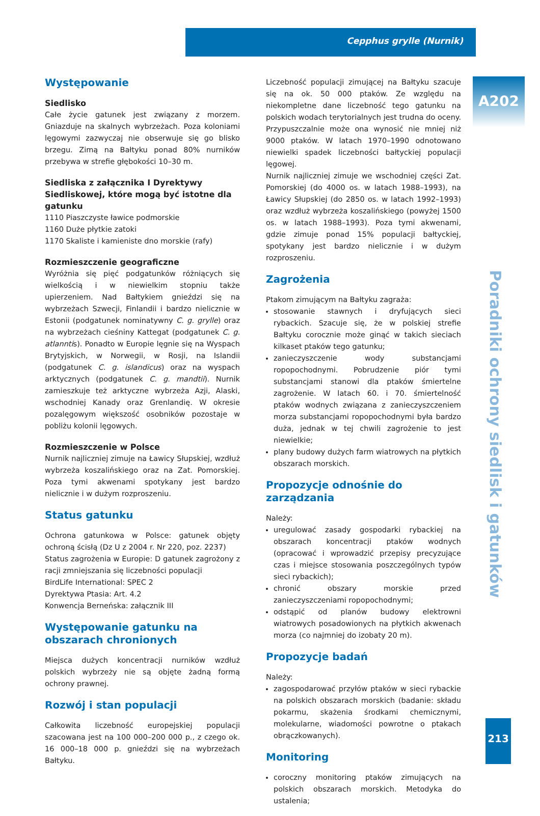Cepphus grylle (Nurnik)
Występowanie
Siedlisko
Całe życie gatunek jest związany z morzem. Gniazduje na skalnych wybrzeżach. Poza koloniami lęgowymi zazwyczaj nie obserwuje się go blisko brzegu. Zimą na Bałtyku ponad 80% nurników przebywa w strefie głębokości 10–30 m.
Siedliska z załącznika I Dyrektywy Siedliskowej, które mogą być istotne dla gatunku
1110 Piaszczyste ławice podmorskie
1160 Duże płytkie zatoki
1170 Skaliste i kamieniste dno morskie (rafy)
Rozmieszczenie geograficzne
Wyróżnia się pięć podgatunków różniących się wielkością i w niewielkim stopniu także upierzeniem. Nad Bałtykiem gnieździ się na wybrzeżach Szwecji, Finlandii i bardzo nielicznie w Estonii (podgatunek nominatywny C. g. grylle) oraz na wybrzeżach cieśniny Kattegat (podgatunek C. g. atlanntis). Ponadto w Europie lęgnie się na Wyspach Brytyjskich, w Norwegii, w Rosji, na Islandii (podgatunek C. g. islandicus) oraz na wyspach arktycznych (podgatunek C. g. mandtii). Nurnik zamieszkuje też arktyczne wybrzeża Azji, Alaski, wschodniej Kanady oraz Grenlandię. W okresie pozalęgowym większość osobników pozostaje w pobliżu kolonii lęgowych.
Rozmieszczenie w Polsce
Nurnik najliczniej zimuje na Ławicy Słupskiej, wzdłuż wybrzeża koszalińskiego oraz na Zat. Pomorskiej. Poza tymi akwenami spotykany jest bardzo nielicznie i w dużym rozproszeniu.
Status gatunku
Ochrona gatunkowa w Polsce: gatunek objęty ochroną ścisłą (Dz U z 2004 r. Nr 220, poz. 2237)
Status zagrożenia w Europie: D gatunek zagrożony z racji zmniejszania się liczebności populacji
BirdLife International: SPEC 2
Dyrektywa Ptasia: Art. 4.2
Konwencja Berneńska: załącznik III
Występowanie gatunku na obszarach chronionych
Miejsca dużych koncentracji nurników wzdłuż polskich wybrzeży nie są objęte żadną formą ochrony prawnej.
Rozwój i stan populacji
Całkowita liczebność europejskiej populacji szacowana jest na 100 000–200 000 p., z czego ok. 16 000–18 000 p. gnieździ się na wybrzeżach Bałtyku.
Liczebność populacji zimującej na Bałtyku szacuje się na ok. 50 000 ptaków. Ze względu na niekompletne dane liczebność tego gatunku na polskich wodach terytorialnych jest trudna do oceny. Przypuszczalnie może ona wynosić nie mniej niż 9000 ptaków. W latach 1970–1990 odnotowano niewielki spadek liczebności bałtyckiej populacji lęgowej.
Nurnik najliczniej zimuje we wschodniej części Zat. Pomorskiej (do 4000 os. w latach 1988–1993), na Ławicy Słupskiej (do 2850 os. w latach 1992–1993) oraz wzdłuż wybrzeża koszalińskiego (powyżej 1500 os. w latach 1988–1993). Poza tymi akwenami, gdzie zimuje ponad 15% populacji bałtyckiej, spotykany jest bardzo nielicznie i w dużym rozproszeniu.
Zagrożenia
Ptakom zimującym na Bałtyku zagraża:
stosowanie stawnych i dryfujących sieci rybackich. Szacuje się, że w polskiej strefie Bałtyku corocznie może ginąć w takich sieciach kilkaset ptaków tego gatunku;
zanieczyszczenie wody substancjami ropopochodnymi. Pobrudzenie piór tymi substancjami stanowi dla ptaków śmiertelne zagrożenie. W latach 60. i 70. śmiertelność ptaków wodnych związana z zanieczyszczeniem morza substancjami ropopochodnymi była bardzo duża, jednak w tej chwili zagrożenie to jest niewielkie;
plany budowy dużych farm wiatrowych na płytkich obszarach morskich.
Propozycje odnośnie do zarządzania
Należy:
uregulować zasady gospodarki rybackiej na obszarach koncentracji ptaków wodnych (opracować i wprowadzić przepisy precyzujące czas i miejsce stosowania poszczególnych typów sieci rybackich);
chronić obszary morskie przed zanieczyszczeniami ropopochodnymi;
odstąpić od planów budowy elektrowni wiatrowych posadowionych na płytkich akwenach morza (co najmniej do izobaty 20 m).
Propozycje badań
Należy:
zagospodarować przyłów ptaków w sieci rybackie na polskich obszarach morskich (badanie: składu pokarmu, skażenia środkami chemicznymi, molekularne, wiadomości powrotne o ptakach obrączkowanych).
Monitoring
coroczny monitoring ptaków zimujących na polskich obszarach morskich. Metodyka do ustalenia;
A202
Poradniki ochrony siedlisk i gatunków
213